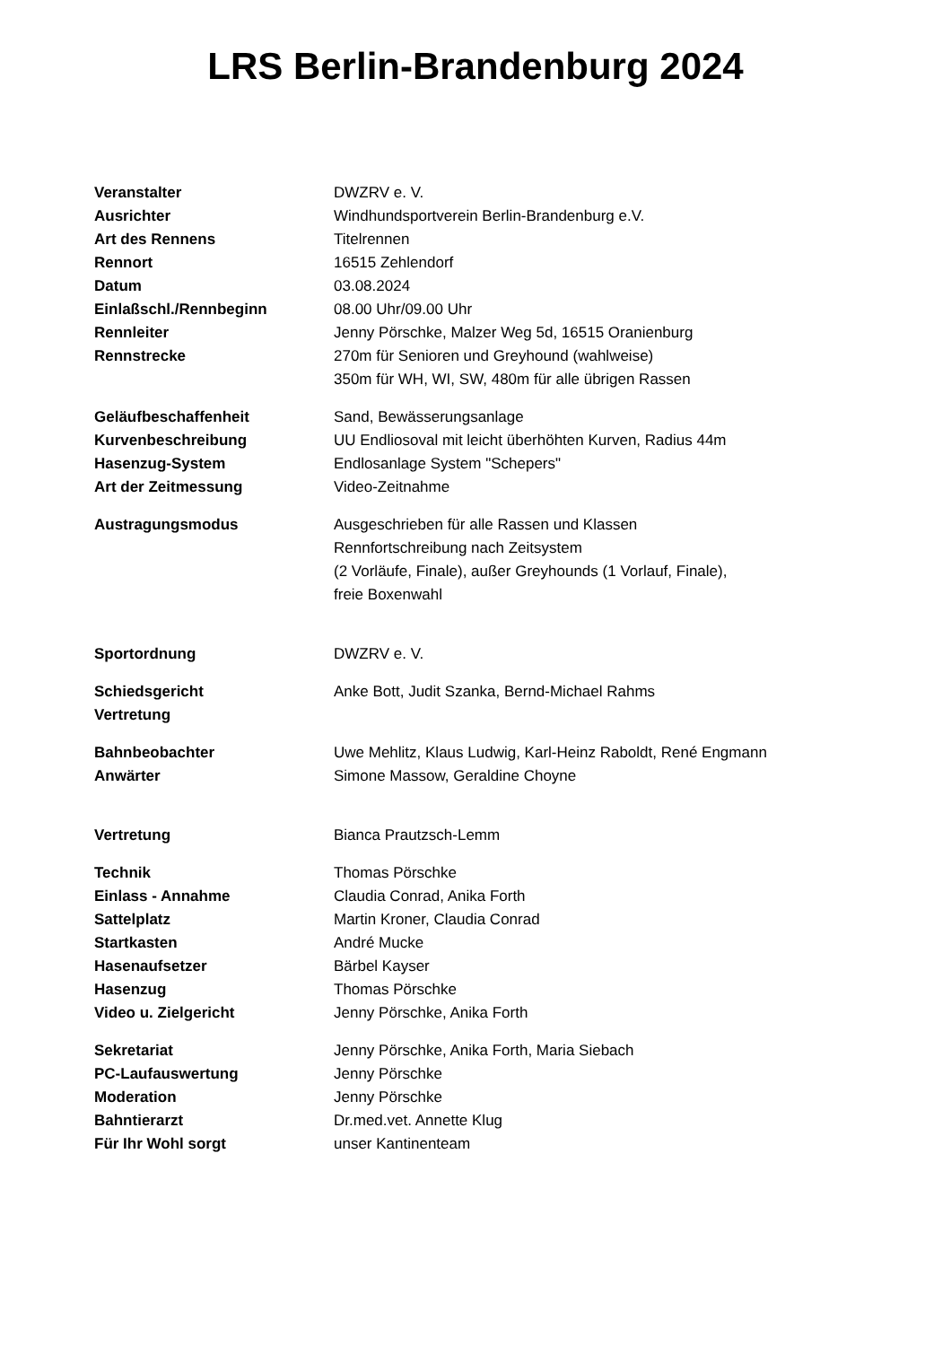LRS Berlin-Brandenburg 2024
| Veranstalter | DWZRV e. V. |
| Ausrichter | Windhundsportverein Berlin-Brandenburg e.V. |
| Art des Rennens | Titelrennen |
| Rennort | 16515 Zehlendorf |
| Datum | 03.08.2024 |
| Einlaßschl./Rennbeginn | 08.00 Uhr/09.00 Uhr |
| Rennleiter | Jenny Pörschke, Malzer Weg 5d, 16515 Oranienburg |
| Rennstrecke | 270m für Senioren und Greyhound (wahlweise) 350m für WH, WI, SW, 480m für alle übrigen Rassen |
| Geläufbeschaffenheit | Sand, Bewässerungsanlage |
| Kurvenbeschreibung | UU Endliosoval mit leicht überhöhten Kurven, Radius 44m |
| Hasenzug-System | Endlosanlage System "Schepers" |
| Art der Zeitmessung | Video-Zeitnahme |
| Austragungsmodus | Ausgeschrieben für alle Rassen und Klassen Rennfortschreibung nach Zeitsystem (2 Vorläufe, Finale), außer Greyhounds (1 Vorlauf, Finale), freie Boxenwahl |
| Sportordnung | DWZRV e. V. |
| Schiedsgericht | Anke Bott, Judit Szanka, Bernd-Michael Rahms |
| Vertretung | |
| Bahnbeobachter | Uwe Mehlitz, Klaus Ludwig, Karl-Heinz Raboldt, René Engmann |
| Anwärter | Simone Massow, Geraldine Choyne |
| Vertretung | Bianca Prautzsch-Lemm |
| Technik | Thomas Pörschke |
| Einlass - Annahme | Claudia Conrad, Anika Forth |
| Sattelplatz | Martin Kroner, Claudia Conrad |
| Startkasten | André Mucke |
| Hasenaufsetzer | Bärbel Kayser |
| Hasenzug | Thomas Pörschke |
| Video u. Zielgericht | Jenny Pörschke, Anika Forth |
| Sekretariat | Jenny Pörschke, Anika Forth, Maria Siebach |
| PC-Laufauswertung | Jenny Pörschke |
| Moderation | Jenny Pörschke |
| Bahntierarzt | Dr.med.vet. Annette Klug |
| Für Ihr Wohl sorgt | unser Kantinenteam |